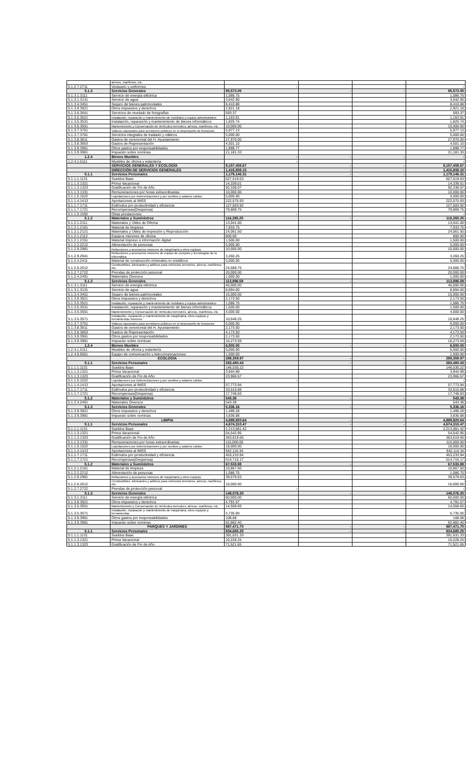| | aéreos, marítimos, etc. | | | | |
| 5.1.2.7.2711 | Vestuario y uniformes | - | | | - |
| 5.1.3 | Servicios Generales | 95,573.05 | - | - | 95,573.05 |
| 5.1.3.1.3111 | Servicio de energía eléctrica | 1,086.75 | | | 1,086.75 |
| 5.1.3.1.3131 | Servicio de agua | 3,042.90 | | | 3,042.90 |
| 5.1.3.4.3451 | Seguro de bienes patrimoniales | 8,410.88 | | | 8,410.88 |
| 5.1.3.9.3921 | Otros impuestos y derechos | 2,921.18 | | | 2,921.18 |
| 5.1.3.6.3641 | Servicios de revelado de fotografías | 593.37 | | | 593.37 |
| 5.1.3.5.3521 | Instalación, reparación y mantenimiento de mobiliario y equipo administrativo | 1,163.91 | | | 1,163.91 |
| 5.1.3.5.3531 | Instalación, reparación y mantenimiento de bienes informáticos | 1,825.74 | | | 1,825.74 |
| 5.1.3.5.3551 | Mantenimiento y Conservación de Vehículos terrestres, aéreos, marítimos, etc. | 10,000.00 | | | 10,000.00 |
| 5.1.3.7.3751 | Viáticos nacionales para servidores públicos en el desempeño de funciones | 5,977.13 | | | 5,977.13 |
| 5.1.3.7.3781 | Servicios integrales de traslado y viáticos | 5,000.00 | | | 5,000.00 |
| 5.1.3.8.3811 | Gastos de ceremonial del H. Ayuntamiento | 27,970.00 | | | 27,970.00 |
| 5.1.3.8.3853 | Gastos de Representación | 4,501.10 | | | 4,501.10 |
| 5.1.3.9.3961 | Otros gastos por responsabilidades | 1,898.77 | | | 1,898.77 |
| 5.1.3.9.3981 | Impuesto sobre nominas | 21,181.33 | | | 21,181.33 |
| 1.2.4 | Bienes Muebles | - | - | - | - |
| 1.2.4.1.5111 | Muebles de oficina y estantería | - | | | - |
| | SERVICIOS GENERALES Y ECOLOGÍA | 9,157,408.67 | - | - | 9,157,408.67 |
| | DIRECCIÓN DE SERVICIOS GENERALES | 1,415,808.15 | - | - | 1,415,808.15 |
| 5.1.1 | Servicios Personales | 1,179,146.31 | - | - | 1,179,146.31 |
| 5.1.1.1.1131 | Sueldos Base | 627,519.63 | | | 627,519.63 |
| 5.1.1.3.1321 | Prima Vacacional | 14,339.01 | | | 14,339.01 |
| 5.1.1.3.1323 | Gratificación de Fin de Año | 92,338.07 | | | 92,338.07 |
| 5.1.1.3.1331 | Remuneraciones por horas extraordinarias | 10,000.00 | | | 10,000.00 |
| 5.1.1.5.1522 | Liquidaciones por indemnizaciones y por sueldos y salarios caídos | 5,000.00 | | | 5,000.00 |
| 5.1.1.4.1413 | Aportaciones al IMSS | 222,575.93 | | | 222,575.93 |
| 5.1.1.7.1711 | Estímulos por productividad y eficiencia | 127,503.92 | | | 127,503.92 |
| 5.1.1.7.1721 | Recompensas(Despensa) | 79,869.75 | | | 79,869.75 |
| 5.1.1.5.1592 | Otras prestaciones | - | | | - |
| 5.1.2 | Materiales y Suministros | 116,265.25 | - | - | 116,265.25 |
| 5.1.2.1.2111 | Materiales y Útiles de Oficina | 13,041.00 | | | 13,041.00 |
| 5.1.2.1.2161 | Material de limpieza | 7,933.75 | | | 7,933.75 |
| 5.1.2.1.2121 | Materiales y Útiles de Impresión y Reproducción | 24,061.50 | | | 24,061.50 |
| 5.1.2.1.2112 | Equipos menores de oficina | 800.00 | | | 800.00 |
| 5.1.2.1.2151 | Material impreso e información digital | 1,500.00 | | | 1,500.00 |
| 5.1.2.2.2212 | Alimentación de personas | 5,000.00 | | | 5,000.00 |
| 5.1.2.9.2981 | Refacciones y accesorios menores de maquinaria y otros equipos | 10,000.00 | | | 10,000.00 |
| 5.1.2.9.2941 | Refacciones y accesorios menores de equipo de computo y tecnologías de la informática | 3,260.25 | | | 3,260.25 |
| 5.1.2.4.2411 | Material de construcción minerales no metálicos | 5,000.00 | | | 5,000.00 |
| 5.1.2.6.2612 | Combustibles, lubricantes y aditivos para vehículos terrestres, aéreos, marítimos, etc. | 24,668.75 | | | 24,668.75 |
| 5.1.2.7.2722 | Prendas de protección personal | 20,000.00 | | | 20,000.00 |
| 5.1.2.4.2491 | Materiales Diversos | 1,000.00 | | | 1,000.00 |
| 5.1.3 | Servicios Generales | 113,896.59 | - | - | 113,896.59 |
| 5.1.3.1.3111 | Servicio de energía eléctrica | 40,000.00 | | | 40,000.00 |
| 5.1.3.1.3131 | Servicio de agua | 8,694.00 | | | 8,694.00 |
| 5.1.3.4.3451 | Seguro de bienes patrimoniales | 15,000.00 | | | 15,000.00 |
| 5.1.3.9.3921 | Otros impuestos y derechos | 2,173.50 | | | 2,173.50 |
| 5.1.3.5.3521 | Instalación, reparación y mantenimiento de mobiliario y equipo administrativo | 1,086.75 | | | 1,086.75 |
| 5.1.3.5.3531 | Instalación, reparación y mantenimiento de bienes informáticos | 1,500.00 | | | 1,500.00 |
| 5.1.3.5.3551 | Mantenimiento y Conservación de Vehículos terrestres, aéreos, marítimos, etc. | 4,000.00 | | | 4,000.00 |
| 5.1.3.5.3571 | Instalación, reparación y mantenimiento de maquinaria, otros equipos y herramientas menores | 10,648.25 | | | 10,648.25 |
| 5.1.3.7.3751 | Viáticos nacionales para servidores públicos en el desempeño de funciones | 6,000.00 | | | 6,000.00 |
| 5.1.3.8.3811 | Gastos de ceremonial del H. Ayuntamiento | 2,173.50 | | | 2,173.50 |
| 5.1.3.8.3853 | Gastos de Representación | 4,173.50 | | | 4,173.50 |
| 5.1.3.9.3961 | Otros gastos por responsabilidades | 2,173.50 | | | 2,173.50 |
| 5.1.3.9.3981 | Impuesto sobre nominas | 16,273.59 | | | 16,273.59 |
| 1.2.4 | Bienes Muebles | 6,500.00 | - | - | 6,500.00 |
| 1.2.4.1.5111 | Muebles de oficina y estantería | 5,000.00 | | | 5,000.00 |
| 1.2.4.6.5651 | Equipo de comunicación y telecomunicaciones | 1,500.00 | | | 1,500.00 |
| | ECOLOGÍA | 289,359.97 | - | - | 289,359.97 |
| 5.1.1 | Servicios Personales | 283,480.43 | - | - | 283,480.43 |
| 5.1.1.1.1131 | Sueldos Base | 146,530.22 | | | 146,530.22 |
| 5.1.1.3.1321 | Prima Vacacional | 3,944.99 | | | 3,944.99 |
| 5.1.1.3.1323 | Gratificación de Fin de Año | 23,966.57 | | | 23,966.57 |
| 5.1.1.5.1522 | Liquidaciones por indemnizaciones y por sueldos y salarios caídos | - | | | - |
| 5.1.1.4.1413 | Aportaciones al IMSS | 57,773.94 | | | 57,773.94 |
| 5.1.1.7.1711 | Estímulos por productividad y eficiencia | 33,515.88 | | | 33,515.88 |
| 5.1.1.7.1721 | Recompensas(Despensa) | 17,748.83 | | | 17,748.83 |
| 5.1.2 | Materiales y Suministros | 543.38 | - | - | 543.38 |
| 5.1.2.4.2491 | Materiales Diversos | 543.38 | | | 543.38 |
| 5.1.3 | Servicios Generales | 5,336.16 | - | - | 5,336.16 |
| 5.1.3.9.3921 | Otros impuestos y derechos | 1,499.28 | | | 1,499.28 |
| 5.1.3.9.3981 | Impuesto sobre nominas | 3,836.88 | | | 3,836.88 |
| | LIMPIA | 4,889,920.64 | - | - | 4,889,920.64 |
| 5.1.1 | Servicios Personales | 4,674,310.47 | - | - | 4,674,310.47 |
| 5.1.1.1.1131 | Sueldos Base | 2,213,081.42 | | | 2,213,081.42 |
| 5.1.1.3.1321 | Prima Vacacional | 54,542.95 | | | 54,542.95 |
| 5.1.1.3.1323 | Gratificación de Fin de Año | 363,619.65 | | | 363,619.65 |
| 5.1.1.3.1331 | Remuneraciones por horas extraordinarias | 115,000.00 | | | 115,000.00 |
| 5.1.1.5.1522 | Liquidaciones por indemnizaciones y por sueldos y salarios caídos | 18,000.00 | | | 18,000.00 |
| 5.1.1.4.1413 | Aportaciones al IMSS | 942,116.34 | | | 942,116.34 |
| 5.1.1.7.1711 | Estímulos por productividad y eficiencia | 453,233.94 | | | 453,233.94 |
| 5.1.1.7.1721 | Recompensas(Despensa) | 514,716.17 | | | 514,716.17 |
| 5.1.2 | Materiales y Suministros | 67,533.88 | - | - | 67,533.88 |
| 5.1.2.1.2161 | Material de limpieza | 10,867.50 | | | 10,867.50 |
| 5.1.2.2.2212 | Alimentación de personas | 1,086.75 | | | 1,086.75 |
| 5.1.2.9.2981 | Refacciones y accesorios menores de maquinaria y otros equipos | 39,579.63 | | | 39,579.63 |
| 5.1.2.6.2612 | Combustibles, lubricantes y aditivos para vehículos terrestres, aéreos, marítimos, etc. | 16,000.00 | | | 16,000.00 |
| 5.1.2.7.2722 | Prendas de protección personal | - | | | - |
| 5.1.3 | Servicios Generales | 148,076.30 | - | - | 148,076.30 |
| 5.1.3.1.3111 | Servicio de energía eléctrica | 60,000.00 | | | 60,000.00 |
| 5.1.3.9.3921 | Otros impuestos y derechos | 4,791.57 | | | 4,791.57 |
| 5.1.3.5.3551 | Mantenimiento y Conservación de Vehículos terrestres, aéreos, marítimos, etc. | 14,558.65 | | | 14,558.65 |
| 5.1.3.5.3571 | Instalación, reparación y mantenimiento de maquinaria, otros equipos y herramientas | 5,735.00 | | | 5,735.00 |
| 5.1.3.9.3961 | Otros gastos por responsabilidades | 108.68 | | | 108.68 |
| 5.1.3.9.3981 | Impuesto sobre nominas | 62,882.40 | | | 62,882.40 |
| | PARQUES Y JARDINES | 987,471.70 | - | - | 987,471.70 |
| 5.1.1 | Servicios Personales | 834,685.25 | - | - | 834,685.25 |
| 5.1.1.1.1131 | Sueldos Base | 391,631.33 | | | 391,631.33 |
| 5.1.1.3.1321 | Prima Vacacional | 10,228.25 | | | 10,228.25 |
| 5.1.1.3.1323 | Gratificación de Fin de Año | 71,521.65 | | | 71,521.65 |